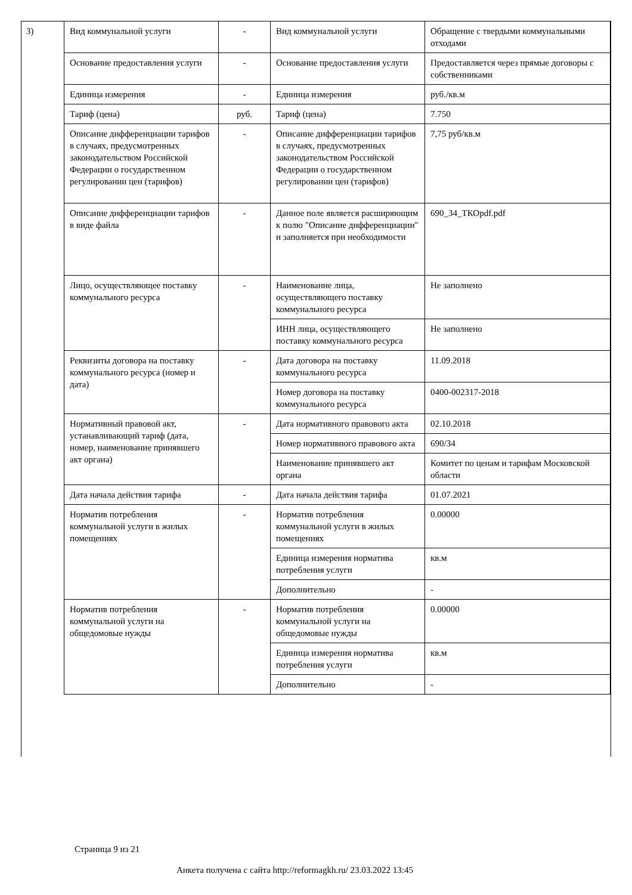| 3) | Вид коммунальной услуги | - | Вид коммунальной услуги | Обращение с твердыми коммунальными отходами |
| | Основание предоставления услуги | - | Основание предоставления услуги | Предоставляется через прямые договоры с собственниками |
| | Единица измерения | - | Единица измерения | руб./кв.м |
| | Тариф (цена) | руб. | Тариф (цена) | 7.750 |
| | Описание дифференциации тарифов в случаях, предусмотренных законодательством Российской Федерации о государственном регулировании цен (тарифов) | - | Описание дифференциации тарифов в случаях, предусмотренных законодательством Российской Федерации о государственном регулировании цен (тарифов) | 7,75 руб/кв.м |
| | Описание дифференциации тарифов в виде файла | - | Данное поле является расширяющим к полю "Описание дифференциации" и заполняется при необходимости | 690_34_ТКОpdf.pdf |
| | Лицо, осуществляющее поставку коммунального ресурса | - | Наименование лица, осуществляющего поставку коммунального ресурса | Не заполнено |
| | | | ИНН лица, осуществляющего поставку коммунального ресурса | Не заполнено |
| | Реквизиты договора на поставку коммунального ресурса (номер и дата) | - | Дата договора на поставку коммунального ресурса | 11.09.2018 |
| | | | Номер договора на поставку коммунального ресурса | 0400-002317-2018 |
| | Нормативный правовой акт, устанавливающий тариф (дата, номер, наименование принявшего акт органа) | - | Дата нормативного правового акта | 02.10.2018 |
| | | | Номер нормативного правового акта | 690/34 |
| | | | Наименование принявшего акт органа | Комитет по ценам и тарифам Московской области |
| | Дата начала действия тарифа | - | Дата начала действия тарифа | 01.07.2021 |
| | Норматив потребления коммунальной услуги в жилых помещениях | - | Норматив потребления коммунальной услуги в жилых помещениях | 0.00000 |
| | | | Единица измерения норматива потребления услуги | кв.м |
| | | | Дополнительно | - |
| | Норматив потребления коммунальной услуги на общедомовые нужды | - | Норматив потребления коммунальной услуги на общедомовые нужды | 0.00000 |
| | | | Единица измерения норматива потребления услуги | кв.м |
| | | | Дополнительно | - |
Страница 9 из 21
Анкета получена с сайта http://reformagkh.ru/ 23.03.2022 13:45